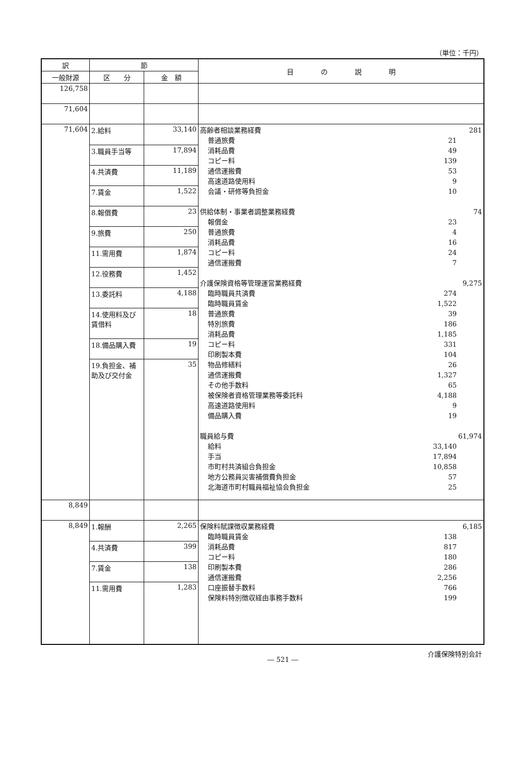（単位：千円）
| 訳 | 節 | | 目 の 説 明 |
| --- | --- | --- | --- |
| 一般財源 | | | |
| | 区 分 | 金 額 | |
| 126,758 | | | |
| 71,604 | | | |
| 71,604 | / 2.給料 / 33,140 / / 3.職員手当等 / 17,894 / / 4.共済費 / 11,189 / / 7.賃金 / 1,522 / / 8.報償費 / 23 / / 9.旅費 / 250 / / 11.需用費 / 1,874 / / 12.役務費 / 1,452 / / 13.委託料 / 4,188 / / 14.使用料及び賃借料 / 18 / / 18.備品購入費 / 19 / / 19.負担金、補助及び交付金 / 35 / | | 高齢者相談業務経費 281 普通旅費 21 消耗品費 49 コピー料 139 通信運搬費 53 高速道路使用料 9 会議・研修等負担金 10 供給体制・事業者調整業務経費 74 報償金 23 普通旅費 4 消耗品費 16 コピー料 24 通信運搬費 7 介護保険資格等管理運営業務経費 9,275 臨時職員共済費 274 臨時職員賃金 1,522 普通旅費 39 特別旅費 186 消耗品費 1,185 コピー料 331 印刷製本費 104 物品修繕料 26 通信運搬費 1,327 その他手数料 65 被保険者資格管理業務等委託料 4,188 高速道路使用料 9 備品購入費 19 職員給与費 61,974 給料 33,140 手当 17,894 市町村共済組合負担金 10,858 地方公務員災害補償費負担金 57 北海道市町村職員福祉協会負担金 25 |
| 8,849 | | | |
| 8,849 | / 1.報酬 / 2,265 / / 4.共済費 / 399 / / 7.賃金 / 138 / / 11.需用費 / 1,283 / | | 保険料賦課徴収業務経費 6,185 臨時職員賃金 138 消耗品費 817 コピー料 180 印刷製本費 286 通信運搬費 2,256 口座振替手数料 766 保険料特別徴収経由事務手数料 199 |
― 521 ― 介護保険特別会計